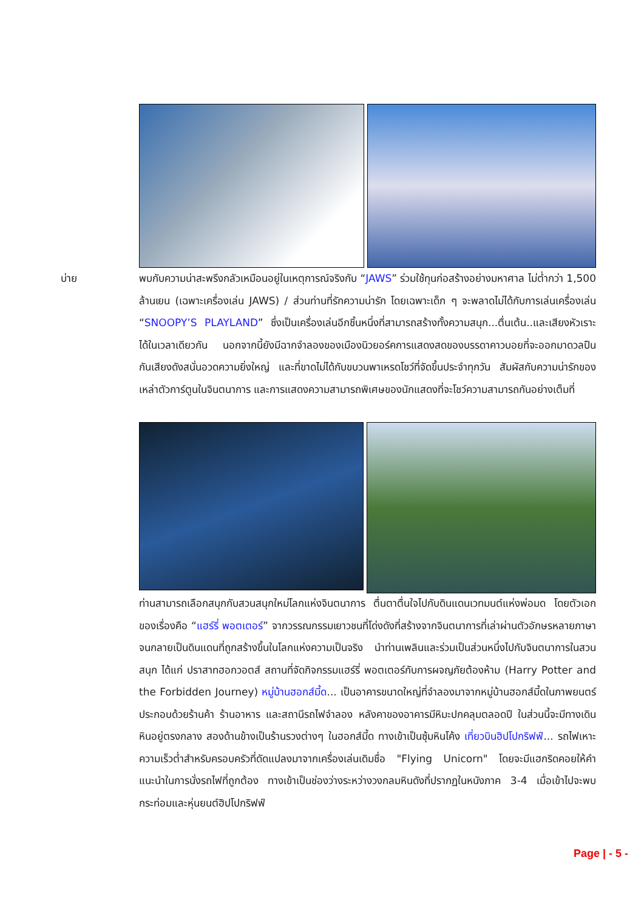บ่าย
พบกับความน่าสะพรึงกลัวเหมือนอยู่ในเหตุการณ์จริงกับ “JAWS” ร่วมใช้ทุนก่อสร้างอย่างมหาศาล ไม่ต่ำกว่า 1,500 ล้านเยน (เฉพาะเครื่องเล่น JAWS) / ส่วนท่านที่รักความน่ารัก โดยเฉพาะเด็ก ๆ จะพลาดไม่ได้กับการเล่นเครื่องเล่น “SNOOPY’S PLAYLAND” ซึ่งเป็นเครื่องเล่นอีกชิ้นหนึ่งที่สามารถสร้างทั้งความสนุก...ตื่นเต้น..และเสียงหัวเราะได้ในเวลาเดียวกัน นอกจากนี้ยังมีฉากจำลองของเมืองนิวยอร์คการแสดงสดของบรรดาคาวบอยที่จะออกมาดวลปืนกันเสียงดังสนั่นอวดความยิ่งใหญ่ และที่ขาดไม่ได้กับขบวนพาเหรดโชว์ที่จัดขึ้นประจำทุกวัน สัมผัสกับความน่ารักของเหล่าตัวการ์ตูนในจินตนาการ และการแสดงความสามารถพิเศษของนักแสดงที่จะโชว์ความสามารถกันอย่างเต็มที่
ท่านสามารถเลือกสนุกกับสวนสนุกใหม่โลกแห่งจินตนาการ ตื่นตาตื่นใจไปกับดินแดนเวทมนต์แห่งพ่อมด โดยตัวเอกของเรื่องคือ “แฮร์รี่ พอตเตอร์” จากวรรณกรรมเยาวชนที่โด่งดังที่สร้างจากจินตนาการที่เล่าผ่านตัวอักษรหลายภาษา จนกลายเป็นดินแดนที่ถูกสร้างขึ้นในโลกแห่งความเป็นจริง นำท่านเพลินและร่วมเป็นส่วนหนึ่งไปกับจินตนาการในสวนสนุก ได้แก่ ปราสาทฮอกวอตส์ สถานที่จัดกิจกรรมแฮร์รี่ พอตเตอร์กับการผจญภัยต้องห้าม (Harry Potter and the Forbidden Journey) หมู่บ้านฮอกส์มี้ด... เป็นอาคารขนาดใหญ่ที่จำลองมาจากหมู่บ้านฮอกส์มี้ดในภาพยนตร์ ประกอบด้วยร้านค้า ร้านอาหาร และสถานีรถไฟจำลอง หลังคาของอาคารมีหิมะปกคลุมตลอดปี ในส่วนนี้จะมีทางเดินหินอยู่ตรงกลาง สองด้านข้างเป็นร้านรวงต่างๆ ในฮอกส์มี้ด ทางเข้าเป็นซุ้มหินโค้ง เที่ยวบินฮิปโปกริฟฟ์... รถไฟเหาะความเร็วต่ำสำหรับครอบครัวที่ดัดแปลงมาจากเครื่องเล่นเดิมชื่อ "Flying Unicorn" โดยจะมีแฮกริดคอยให้คำแนะนำในการนั่งรถไฟที่ถูกต้อง ทางเข้าเป็นช่องว่างระหว่างวงกลมหินดังที่ปรากฏในหนังภาค 3-4 เมื่อเข้าไปจะพบกระท่อมและหุ่นยนต์ฮิปโปกริฟฟ์
Page | - 5 -